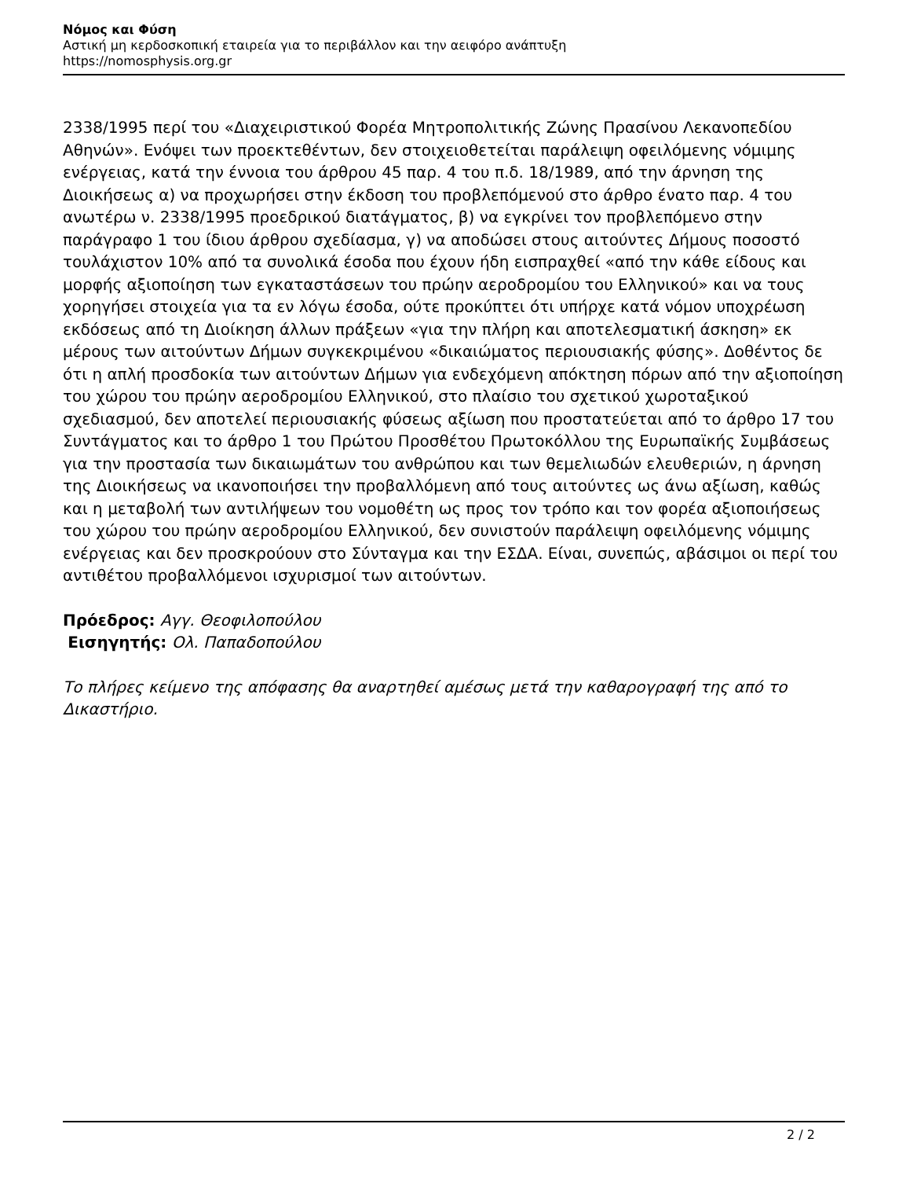Νόμος και Φύση
Αστική μη κερδοσκοπική εταιρεία για το περιβάλλον και την αειφόρο ανάπτυξη
https://nomosphysis.org.gr
2338/1995 περί του «Διαχειριστικού Φορέα Μητροπολιτικής Ζώνης Πρασίνου Λεκανοπεδίου Αθηνών». Ενόψει των προεκτεθέντων, δεν στοιχειοθετείται παράλειψη οφειλόμενης νόμιμης ενέργειας, κατά την έννοια του άρθρου 45 παρ. 4 του π.δ. 18/1989, από την άρνηση της Διοικήσεως α) να προχωρήσει στην έκδοση του προβλεπόμενού στο άρθρο ένατο παρ. 4 του ανωτέρω ν. 2338/1995 προεδρικού διατάγματος, β) να εγκρίνει τον προβλεπόμενο στην παράγραφο 1 του ίδιου άρθρου σχεδίασμα, γ) να αποδώσει στους αιτούντες Δήμους ποσοστό τουλάχιστον 10% από τα συνολικά έσοδα που έχουν ήδη εισπραχθεί «από την κάθε είδους και μορφής αξιοποίηση των εγκαταστάσεων του πρώην αεροδρομίου του Ελληνικού» και να τους χορηγήσει στοιχεία για τα εν λόγω έσοδα, ούτε προκύπτει ότι υπήρχε κατά νόμον υποχρέωση εκδόσεως από τη Διοίκηση άλλων πράξεων «για την πλήρη και αποτελεσματική άσκηση» εκ μέρους των αιτούντων Δήμων συγκεκριμένου «δικαιώματος περιουσιακής φύσης». Δοθέντος δε ότι η απλή προσδοκία των αιτούντων Δήμων για ενδεχόμενη απόκτηση πόρων από την αξιοποίηση του χώρου του πρώην αεροδρομίου Ελληνικού, στο πλαίσιο του σχετικού χωροταξικού σχεδιασμού, δεν αποτελεί περιουσιακής φύσεως αξίωση που προστατεύεται από το άρθρο 17 του Συντάγματος και το άρθρο 1 του Πρώτου Προσθέτου Πρωτοκόλλου της Ευρωπαϊκής Συμβάσεως για την προστασία των δικαιωμάτων του ανθρώπου και των θεμελιωδών ελευθεριών, η άρνηση της Διοικήσεως να ικανοποιήσει την προβαλλόμενη από τους αιτούντες ως άνω αξίωση, καθώς και η μεταβολή των αντιλήψεων του νομοθέτη ως προς τον τρόπο και τον φορέα αξιοποιήσεως του χώρου του πρώην αεροδρομίου Ελληνικού, δεν συνιστούν παράλειψη οφειλόμενης νόμιμης ενέργειας και δεν προσκρούουν στο Σύνταγμα και την ΕΣΔΑ. Είναι, συνεπώς, αβάσιμοι οι περί του αντιθέτου προβαλλόμενοι ισχυρισμοί των αιτούντων.
Πρόεδρος: Αγγ. Θεοφιλοπούλου
Εισηγητής: Ολ. Παπαδοπούλου
Το πλήρες κείμενο της απόφασης θα αναρτηθεί αμέσως μετά την καθαρογραφή της από το Δικαστήριο.
2 / 2